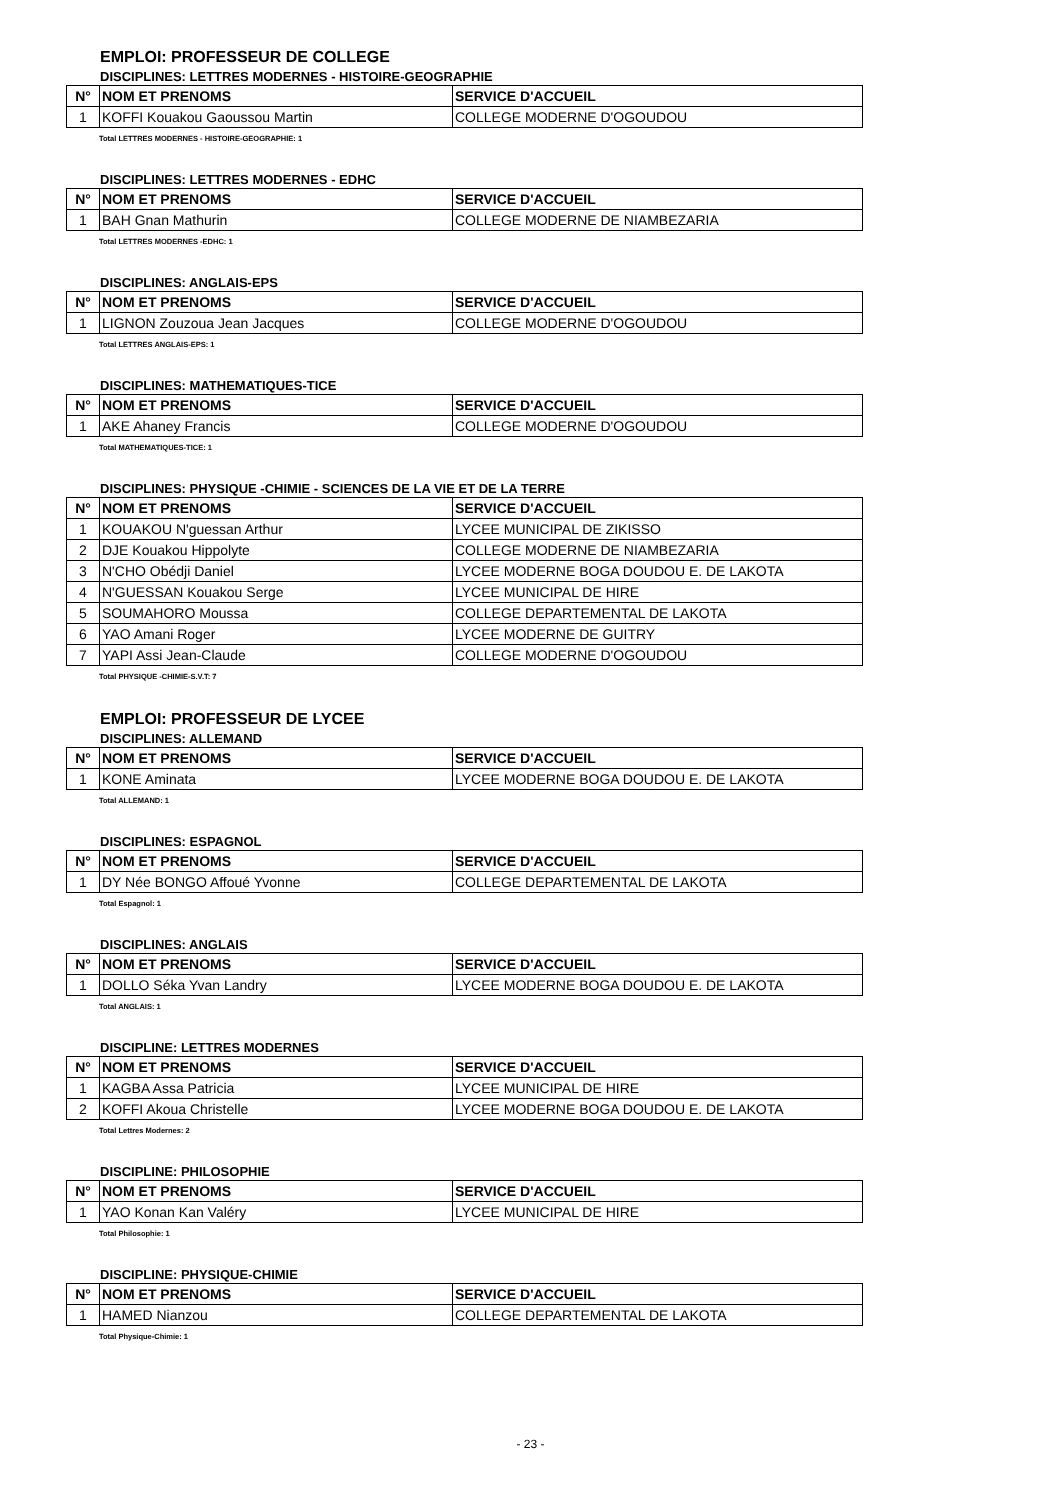EMPLOI: PROFESSEUR DE COLLEGE
DISCIPLINES: LETTRES MODERNES - HISTOIRE-GEOGRAPHIE
| N° | NOM ET PRENOMS | SERVICE D'ACCUEIL |
| --- | --- | --- |
| 1 | KOFFI Kouakou Gaoussou Martin | COLLEGE MODERNE D'OGOUDOU |
Total LETTRES MODERNES - HISTOIRE-GEOGRAPHIE: 1
DISCIPLINES: LETTRES MODERNES - EDHC
| N° | NOM ET PRENOMS | SERVICE D'ACCUEIL |
| --- | --- | --- |
| 1 | BAH Gnan Mathurin | COLLEGE MODERNE DE NIAMBEZARIA |
Total LETTRES MODERNES -EDHC: 1
DISCIPLINES: ANGLAIS-EPS
| N° | NOM ET PRENOMS | SERVICE D'ACCUEIL |
| --- | --- | --- |
| 1 | LIGNON Zouzoua Jean Jacques | COLLEGE MODERNE D'OGOUDOU |
Total LETTRES ANGLAIS-EPS: 1
DISCIPLINES: MATHEMATIQUES-TICE
| N° | NOM ET PRENOMS | SERVICE D'ACCUEIL |
| --- | --- | --- |
| 1 | AKE Ahaney Francis | COLLEGE MODERNE D'OGOUDOU |
Total MATHEMATIQUES-TICE: 1
DISCIPLINES: PHYSIQUE -CHIMIE - SCIENCES DE LA VIE ET DE LA TERRE
| N° | NOM ET PRENOMS | SERVICE D'ACCUEIL |
| --- | --- | --- |
| 1 | KOUAKOU N'guessan Arthur | LYCEE MUNICIPAL DE ZIKISSO |
| 2 | DJE Kouakou Hippolyte | COLLEGE MODERNE DE NIAMBEZARIA |
| 3 | N'CHO Obédji Daniel | LYCEE MODERNE BOGA DOUDOU E. DE LAKOTA |
| 4 | N'GUESSAN Kouakou Serge | LYCEE MUNICIPAL DE HIRE |
| 5 | SOUMAHORO Moussa | COLLEGE DEPARTEMENTAL DE LAKOTA |
| 6 | YAO Amani Roger | LYCEE MODERNE DE GUITRY |
| 7 | YAPI Assi Jean-Claude | COLLEGE MODERNE D'OGOUDOU |
Total PHYSIQUE -CHIMIE-S.V.T: 7
EMPLOI: PROFESSEUR DE LYCEE
DISCIPLINES: ALLEMAND
| N° | NOM ET PRENOMS | SERVICE D'ACCUEIL |
| --- | --- | --- |
| 1 | KONE Aminata | LYCEE MODERNE BOGA DOUDOU E. DE LAKOTA |
Total ALLEMAND: 1
DISCIPLINES: ESPAGNOL
| N° | NOM ET PRENOMS | SERVICE D'ACCUEIL |
| --- | --- | --- |
| 1 | DY Née BONGO Affoué Yvonne | COLLEGE DEPARTEMENTAL DE LAKOTA |
Total Espagnol: 1
DISCIPLINES: ANGLAIS
| N° | NOM ET PRENOMS | SERVICE D'ACCUEIL |
| --- | --- | --- |
| 1 | DOLLO Séka Yvan Landry | LYCEE MODERNE BOGA DOUDOU E. DE LAKOTA |
Total ANGLAIS: 1
DISCIPLINE: LETTRES MODERNES
| N° | NOM ET PRENOMS | SERVICE D'ACCUEIL |
| --- | --- | --- |
| 1 | KAGBA Assa Patricia | LYCEE MUNICIPAL DE HIRE |
| 2 | KOFFI Akoua Christelle | LYCEE MODERNE BOGA DOUDOU E. DE LAKOTA |
Total Lettres Modernes: 2
DISCIPLINE: PHILOSOPHIE
| N° | NOM ET PRENOMS | SERVICE D'ACCUEIL |
| --- | --- | --- |
| 1 | YAO Konan Kan Valéry | LYCEE MUNICIPAL DE HIRE |
Total Philosophie: 1
DISCIPLINE: PHYSIQUE-CHIMIE
| N° | NOM ET PRENOMS | SERVICE D'ACCUEIL |
| --- | --- | --- |
| 1 | HAMED Nianzou | COLLEGE DEPARTEMENTAL DE LAKOTA |
Total Physique-Chimie: 1
- 23 -